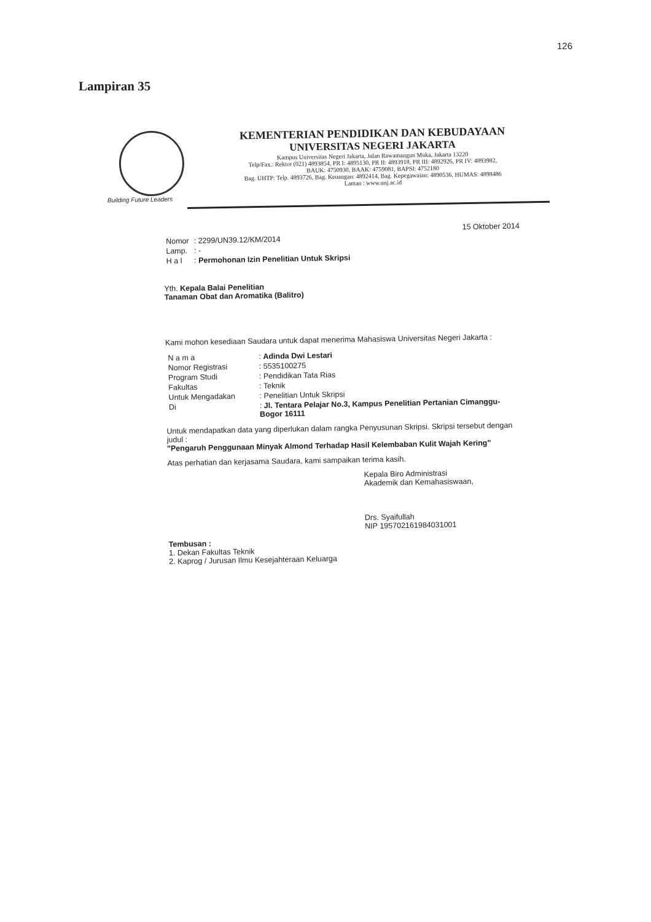126
Lampiran 35
KEMENTERIAN PENDIDIKAN DAN KEBUDAYAAN
UNIVERSITAS NEGERI JAKARTA
Kampus Universitas Negeri Jakarta, Jalan Rawamangun Muka, Jakarta 13220
Telp/Fax.: Rektor (021) 4893854, PR I: 4895130, PR II: 4893918, PR III: 4892926, PR IV: 4893982,
BAUK: 4750930, BAAK: 4759081, BAPSI: 4752180
Bag. UHTP: Telp. 4893726, Bag. Keuangan: 4892414, Bag. Kepegawaian: 4890536, HUMAS: 4898486
Laman : www.unj.ac.id
Building Future Leaders
15 Oktober 2014
| Nomor | : 2299/UN39.12/KM/2014 |
| Lamp. | : - |
| H a l | : Permohonan Izin Penelitian Untuk Skripsi |
Yth. Kepala Balai Penelitian
Tanaman Obat dan Aromatika (Balitro)
Kami mohon kesediaan Saudara untuk dapat menerima Mahasiswa Universitas Negeri Jakarta :
| N a m a | : Adinda Dwi Lestari |
| Nomor Registrasi | : 5535100275 |
| Program Studi | : Pendidikan Tata Rias |
| Fakultas | : Teknik |
| Untuk Mengadakan | : Penelitian Untuk Skripsi |
| Di | : Jl. Tentara Pelajar No.3, Kampus Penelitian Pertanian Cimanggu-Bogor 16111 |
Untuk mendapatkan data yang diperlukan dalam rangka Penyusunan Skripsi. Skripsi tersebut dengan judul :
"Pengaruh Penggunaan Minyak Almond Terhadap Hasil Kelembaban Kulit Wajah Kering"
Atas perhatian dan kerjasama Saudara, kami sampaikan terima kasih.
Kepala Biro Administrasi
Akademik dan Kemahasiswaan,
Drs. Syaifullah
NIP 195702161984031001
Tembusan :
1. Dekan Fakultas Teknik
2. Kaprog / Jurusan Ilmu Kesejahteraan Keluarga